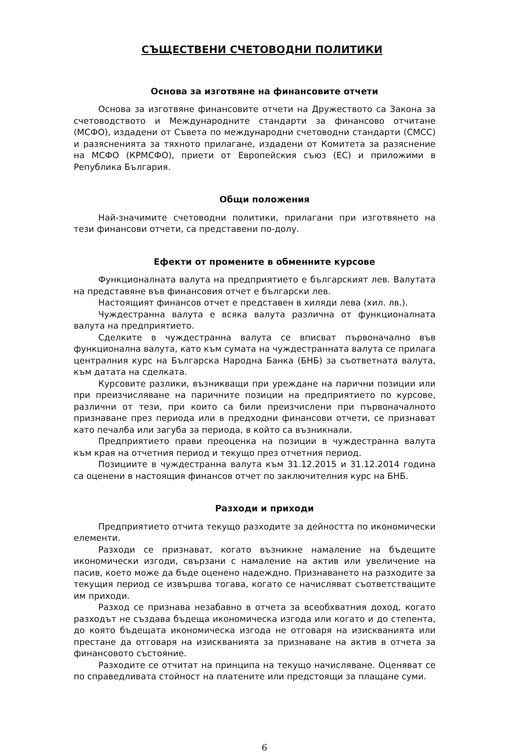СЪЩЕСТВЕНИ СЧЕТОВОДНИ ПОЛИТИКИ
Основа за изготвяне на финансовите отчети
Основа за изготвяне финансовите отчети на Дружеството са Закона за счетоводството и Международните стандарти за финансово отчитане (МСФО), издадени от Съвета по международни счетоводни стандарти (СМСС) и разясненията за тяхното прилагане, издадени от Комитета за разяснение на МСФО (КРМСФО), приети от Европейския съюз (ЕС) и приложими в Република България.
Общи положения
Най-значимите счетоводни политики, прилагани при изготвянето на тези финансови отчети, са представени по-долу.
Ефекти от промените в обменните курсове
Функционалната валута на предприятието е българският лев. Валутата на представяне във финансовия отчет е български лев.
Настоящият финансов отчет е представен в хиляди лева (хил. лв.).
Чуждестранна валута е всяка валута различна от функционалната валута на предприятието.
Сделките в чуждестранна валута се вписват първоначално във функционална валута, като към сумата на чуждестранната валута се прилага централния курс на Българска Народна Банка (БНБ) за съответната валута, към датата на сделката.
Курсовите разлики, възникващи при уреждане на парични позиции или при преизчисляване на паричните позиции на предприятието по курсове, различни от тези, при които са били преизчислени при първоначалното признаване през периода или в предходни финансови отчети, се признават като печалба или загуба за периода, в който са възникнали.
Предприятието прави преоценка на позиции в чуждестранна валута към края на отчетния период и текущо през отчетния период.
Позициите в чуждестранна валута към 31.12.2015 и 31.12.2014 година са оценени в настоящия финансов отчет по заключителния курс на БНБ.
Разходи и приходи
Предприятието отчита текущо разходите за дейността по икономически елементи.
Разходи се признават, когато възникне намаление на бъдещите икономически изгоди, свързани с намаление на актив или увеличение на пасив, което може да бъде оценено надеждно. Признаването на разходите за текущия период се извършва тогава, когато се начисляват съответстващите им приходи.
Разход се признава незабавно в отчета за всеобхватния доход, когато разходът не създава бъдеща икономическа изгода или когато и до степента, до която бъдещата икономическа изгода не отговаря на изискванията или престане да отговаря на изискванията за признаване на актив в отчета за финансовото състояние.
Разходите се отчитат на принципа на текущо начисляване. Оценяват се по справедливата стойност на платените или предстоящи за плащане суми.
6